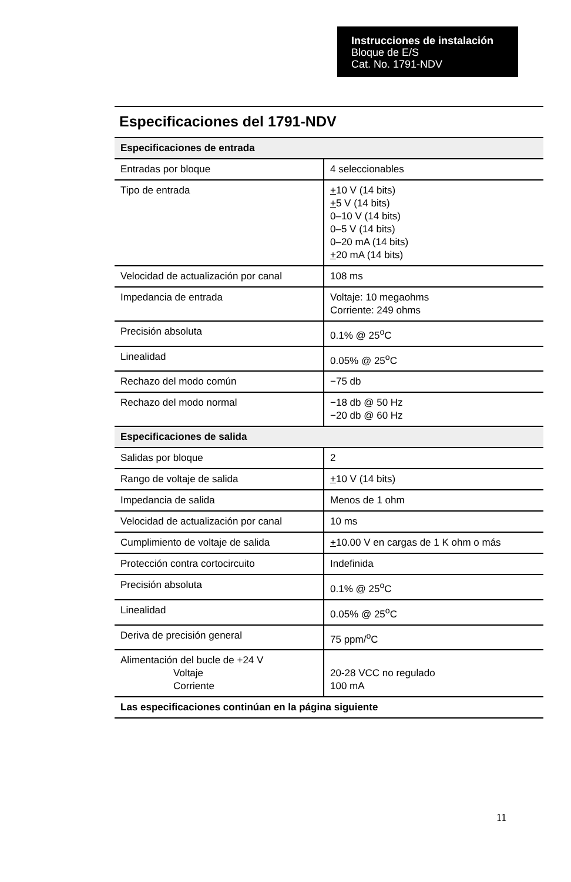Instrucciones de instalación
Bloque de E/S
Cat. No. 1791-NDV
Especificaciones del 1791-NDV
| Especificaciones de entrada | |
| --- | --- |
| Entradas por bloque | 4 seleccionables |
| Tipo de entrada | + 10 V (14 bits) + 5 V (14 bits) 0–10 V (14 bits) 0–5 V (14 bits) 0–20 mA (14 bits) + 20 mA (14 bits) |
| Velocidad de actualización por canal | 108 ms |
| Impedancia de entrada | Voltaje: 10 megaohms Corriente: 249 ohms |
| Precisión absoluta | 0.1% @ 25<sup>o</sup>C |
| Linealidad | 0.05% @ 25<sup>o</sup>C |
| Rechazo del modo común | −75 db |
| Rechazo del modo normal | −18 db @ 50 Hz −20 db @ 60 Hz |
| Especificaciones de salida | |
| Salidas por bloque | 2 |
| Rango de voltaje de salida | + 10 V (14 bits) |
| Impedancia de salida | Menos de 1 ohm |
| Velocidad de actualización por canal | 10 ms |
| Cumplimiento de voltaje de salida | + 10.00 V en cargas de 1 K ohm o más |
| Protección contra cortocircuito | Indefinida |
| Precisión absoluta | 0.1% @ 25<sup>o</sup>C |
| Linealidad | 0.05% @ 25<sup>o</sup>C |
| Deriva de precisión general | 75 ppm/<sup>o</sup>C |
| Alimentación del bucle de +24 V Voltaje Corriente | 20-28 VCC no regulado 100 mA |
| Las especificaciones continúan en la página siguiente | |
11